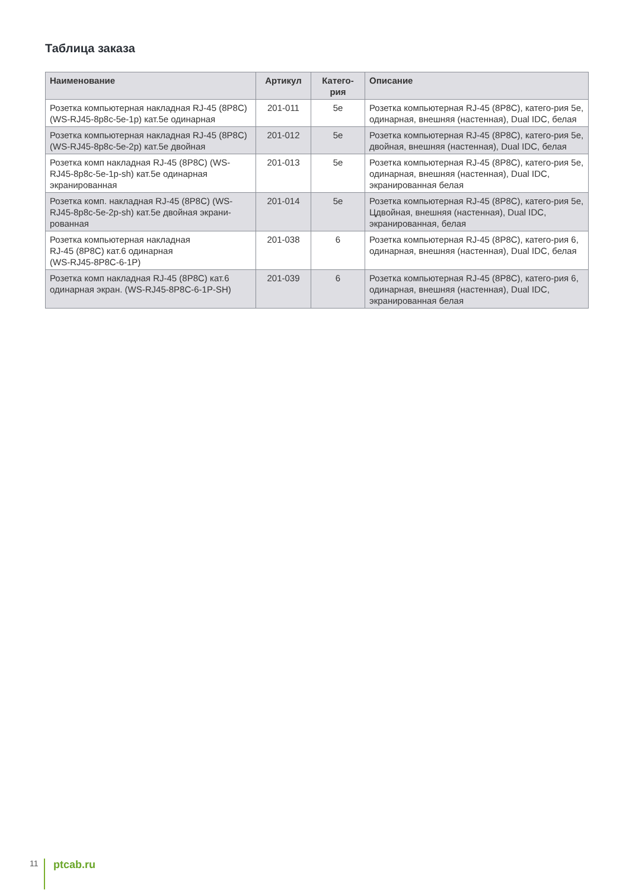Таблица заказа
| Наименование | Артикул | Катего- рия | Описание |
| --- | --- | --- | --- |
| Розетка компьютерная накладная RJ-45 (8P8C) (WS-RJ45-8p8c-5e-1p) кат.5e одинарная | 201-011 | 5e | Розетка компьютерная RJ-45 (8P8C), катего-рия 5е, одинарная, внешняя (настенная), Dual IDC, белая |
| Розетка компьютерная накладная RJ-45 (8P8C) (WS-RJ45-8p8c-5e-2p) кат.5e двойная | 201-012 | 5e | Розетка компьютерная RJ-45 (8P8C), катего-рия 5е, двойная, внешняя (настенная), Dual IDC, белая |
| Розетка комп накладная RJ-45 (8P8C) (WS-RJ45-8p8c-5e-1p-sh) кат.5e одинарная экранированная | 201-013 | 5e | Розетка компьютерная RJ-45 (8P8C), катего-рия 5е, одинарная, внешняя (настенная), Dual IDC, экранированная белая |
| Розетка комп. накладная RJ-45 (8P8C) (WS-RJ45-8p8c-5e-2p-sh) кат.5e двойная экрани-рованная | 201-014 | 5e | Розетка компьютерная RJ-45 (8P8C), катего-рия 5е, Цдвойная, внешняя (настенная), Dual IDC, экранированная, белая |
| Розетка компьютерная накладная RJ-45 (8P8C) кат.6 одинарная (WS-RJ45-8P8C-6-1P) | 201-038 | 6 | Розетка компьютерная RJ-45 (8P8C), катего-рия 6, одинарная, внешняя (настенная), Dual IDC, белая |
| Розетка комп накладная RJ-45 (8P8C) кат.6 одинарная экран. (WS-RJ45-8P8C-6-1P-SH) | 201-039 | 6 | Розетка компьютерная RJ-45 (8P8C), катего-рия 6, одинарная, внешняя (настенная), Dual IDC, экранированная белая |
11 ptcab.ru